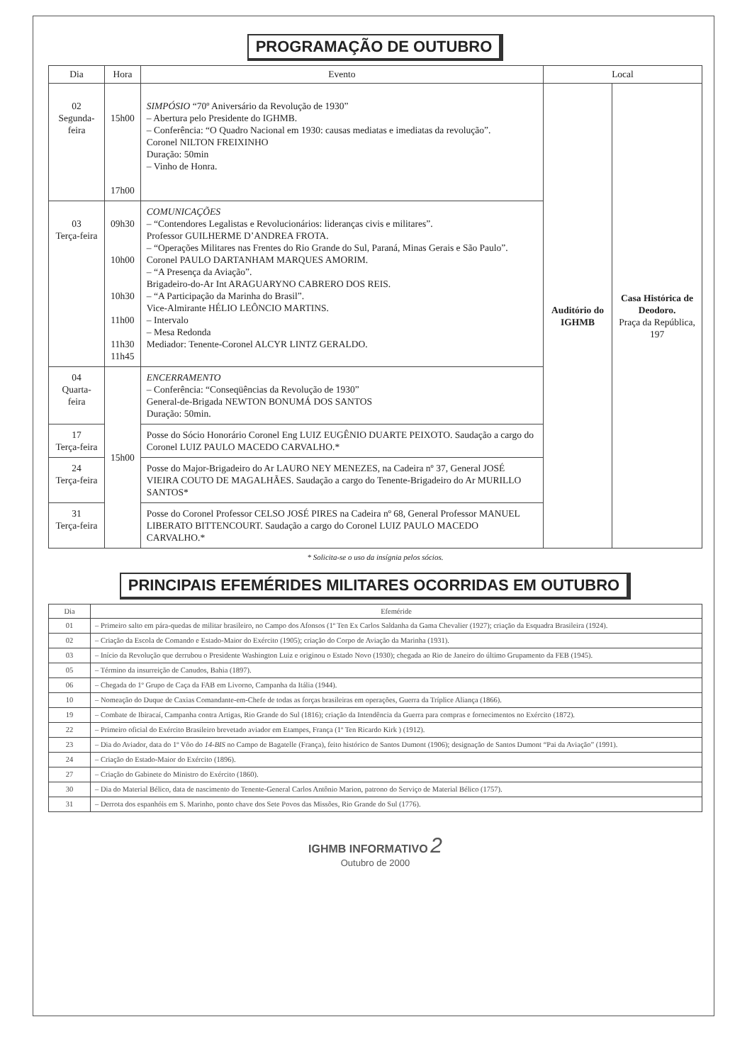PROGRAMAÇÃO DE OUTUBRO
| Dia | Hora | Evento | Local | |
| --- | --- | --- | --- | --- |
| 02 Segunda-feira | 15h00 17h00 | SIMPÓSIO “70º Aniversário da Revolução de 1930” – Abertura pelo Presidente do IGHMB. – Conferência: “O Quadro Nacional em 1930: causas mediatas e imediatas da revolução”. Coronel NILTON FREIXINHO Duração: 50min – Vinho de Honra. | Auditório do IGHMB | Casa Histórica de Deodoro. Praça da República, 197 |
| 03 Terça-feira | 09h30 10h00 10h30 11h00 11h30 11h45 | COMUNICAÇÕES – “Contendores Legalistas e Revolucionários: lideranças civis e militares”. Professor GUILHERME D’ANDREA FROTA. – “Operações Militares nas Frentes do Rio Grande do Sul, Paraná, Minas Gerais e São Paulo”. Coronel PAULO DARTANHAM MARQUES AMORIM. – “A Presença da Aviação”. Brigadeiro-do-Ar Int ARAGUARYNO CABRERO DOS REIS. – “A Participação da Marinha do Brasil”. Vice-Almirante HÉLIO LEÔNCIO MARTINS. – Intervalo – Mesa Redonda Mediador: Tenente-Coronel ALCYR LINTZ GERALDO. | | |
| 04 Quarta-feira | 15h00 | ENCERRAMENTO – Conferência: “Conseqüências da Revolução de 1930” General-de-Brigada NEWTON BONUMÁ DOS SANTOS Duração: 50min. | | |
| 17 Terça-feira | | Posse do Sócio Honorário Coronel Eng LUIZ EUGÊNIO DUARTE PEIXOTO. Saudação a cargo do Coronel LUIZ PAULO MACEDO CARVALHO.* | | |
| 24 Terça-feira | | Posse do Major-Brigadeiro do Ar LAURO NEY MENEZES, na Cadeira nº 37, General JOSÉ VIEIRA COUTO DE MAGALHÃES. Saudação a cargo do Tenente-Brigadeiro do Ar MURILLO SANTOS* | | |
| 31 Terça-feira | | Posse do Coronel Professor CELSO JOSÉ PIRES na Cadeira nº 68, General Professor MANUEL LIBERATO BITTENCOURT. Saudação a cargo do Coronel LUIZ PAULO MACEDO CARVALHO.* | | |
* Solicita-se o uso da insígnia pelos sócios.
PRINCIPAIS EFEMÉRIDES MILITARES OCORRIDAS EM OUTUBRO
| Dia | Efeméride |
| --- | --- |
| 01 | – Primeiro salto em pára-quedas de militar brasileiro, no Campo dos Afonsos (1º Ten Ex Carlos Saldanha da Gama Chevalier (1927); criação da Esquadra Brasileira (1924). |
| 02 | – Criação da Escola de Comando e Estado-Maior do Exército (1905); criação do Corpo de Aviação da Marinha (1931). |
| 03 | – Início da Revolução que derrubou o Presidente Washington Luiz e originou o Estado Novo (1930); chegada ao Rio de Janeiro do último Grupamento da FEB (1945). |
| 05 | – Término da insurreição de Canudos, Bahia (1897). |
| 06 | – Chegada do 1º Grupo de Caça da FAB em Livorno, Campanha da Itália (1944). |
| 10 | – Nomeação do Duque de Caxias Comandante-em-Chefe de todas as forças brasileiras em operações, Guerra da Tríplice Aliança (1866). |
| 19 | – Combate de Ibiracaí, Campanha contra Artigas, Rio Grande do Sul (1816); criação da Intendência da Guerra para compras e fornecimentos no Exército (1872). |
| 22 | – Primeiro oficial do Exército Brasileiro brevetado aviador em Etampes, França (1º Ten Ricardo Kirk ) (1912). |
| 23 | – Dia do Aviador, data do 1º Vôo do 14-BIS no Campo de Bagatelle (França), feito histórico de Santos Dumont (1906); designação de Santos Dumont “Pai da Aviação” (1991). |
| 24 | – Criação do Estado-Maior do Exército (1896). |
| 27 | – Criação do Gabinete do Ministro do Exército (1860). |
| 30 | – Dia do Material Bélico, data de nascimento do Tenente-General Carlos Antônio Marion, patrono do Serviço de Material Bélico (1757). |
| 31 | – Derrota dos espanhóis em S. Marinho, ponto chave dos Sete Povos das Missões, Rio Grande do Sul (1776). |
IGHMB INFORMATIVO 2
Outubro de 2000